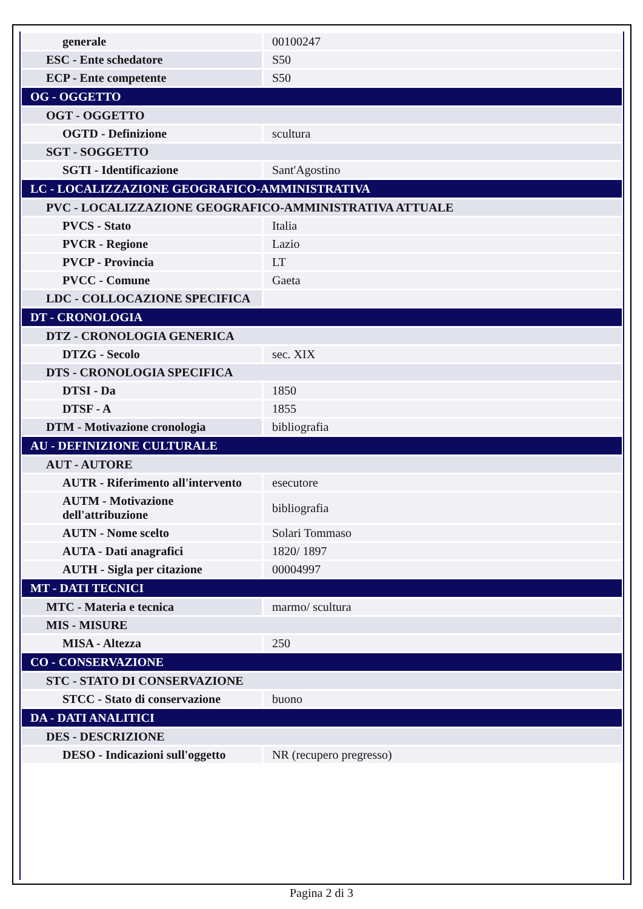| generale | 00100247 |
| ESC - Ente schedatore | S50 |
| ECP - Ente competente | S50 |
| OG - OGGETTO | |
| OGT - OGGETTO | |
| OGTD - Definizione | scultura |
| SGT - SOGGETTO | |
| SGTI - Identificazione | Sant'Agostino |
| LC - LOCALIZZAZIONE GEOGRAFICO-AMMINISTRATIVA | |
| PVC - LOCALIZZAZIONE GEOGRAFICO-AMMINISTRATIVA ATTUALE | |
| PVCS - Stato | Italia |
| PVCR - Regione | Lazio |
| PVCP - Provincia | LT |
| PVCC - Comune | Gaeta |
| LDC - COLLOCAZIONE SPECIFICA | |
| DT - CRONOLOGIA | |
| DTZ - CRONOLOGIA GENERICA | |
| DTZG - Secolo | sec. XIX |
| DTS - CRONOLOGIA SPECIFICA | |
| DTSI - Da | 1850 |
| DTSF - A | 1855 |
| DTM - Motivazione cronologia | bibliografia |
| AU - DEFINIZIONE CULTURALE | |
| AUT - AUTORE | |
| AUTR - Riferimento all'intervento | esecutore |
| AUTM - Motivazione dell'attribuzione | bibliografia |
| AUTN - Nome scelto | Solari Tommaso |
| AUTA - Dati anagrafici | 1820/ 1897 |
| AUTH - Sigla per citazione | 00004997 |
| MT - DATI TECNICI | |
| MTC - Materia e tecnica | marmo/ scultura |
| MIS - MISURE | |
| MISA - Altezza | 250 |
| CO - CONSERVAZIONE | |
| STC - STATO DI CONSERVAZIONE | |
| STCC - Stato di conservazione | buono |
| DA - DATI ANALITICI | |
| DES - DESCRIZIONE | |
| DESO - Indicazioni sull'oggetto | NR (recupero pregresso) |
Pagina 2 di 3